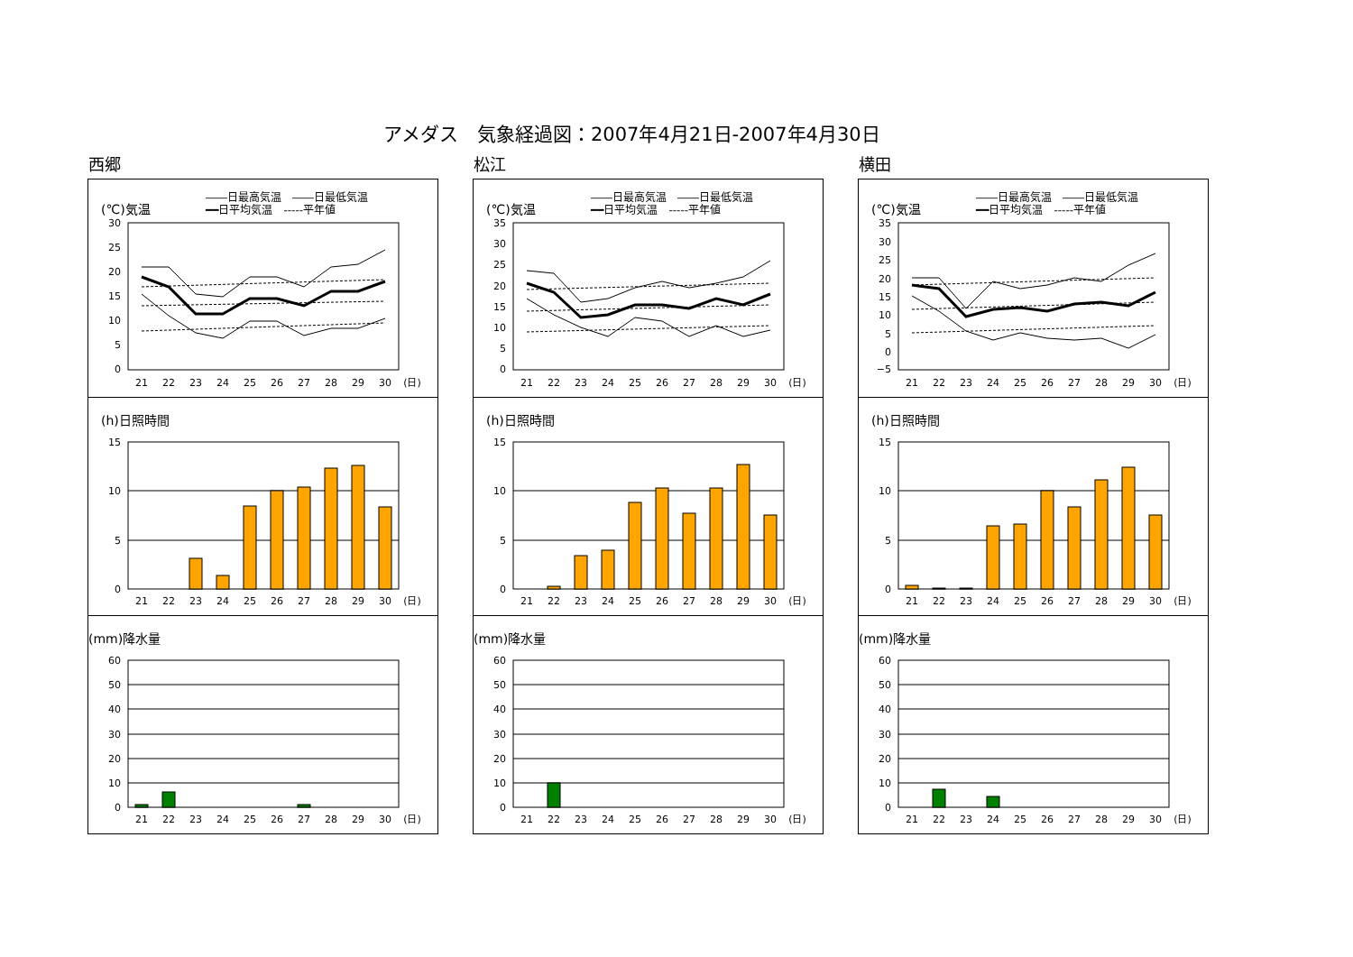アメダス　気象経過図：2007年4月21日-2007年4月30日
西郷
(℃)気温
――日最高気温　――日最低気温
━━日平均気温　-----平年値
30
25
20
15
10
5
0
21
22
23
24
25
26
27
28
29
30
(日)
(h)日照時間
15
10
5
0
21
22
23
24
25
26
27
28
29
30
(日)
(mm)降水量
60
50
40
30
20
10
0
21
22
23
24
25
26
27
28
29
30
(日)
松江
(℃)気温
――日最高気温　――日最低気温
━━日平均気温　-----平年値
35
30
25
20
15
10
5
0
21
22
23
24
25
26
27
28
29
30
(日)
(h)日照時間
15
10
5
0
21
22
23
24
25
26
27
28
29
30
(日)
(mm)降水量
60
50
40
30
20
10
0
21
22
23
24
25
26
27
28
29
30
(日)
横田
(℃)気温
――日最高気温　――日最低気温
━━日平均気温　-----平年値
35
30
25
20
15
10
5
0
−5
21
22
23
24
25
26
27
28
29
30
(日)
(h)日照時間
15
10
5
0
21
22
23
24
25
26
27
28
29
30
(日)
(mm)降水量
60
50
40
30
20
10
0
21
22
23
24
25
26
27
28
29
30
(日)